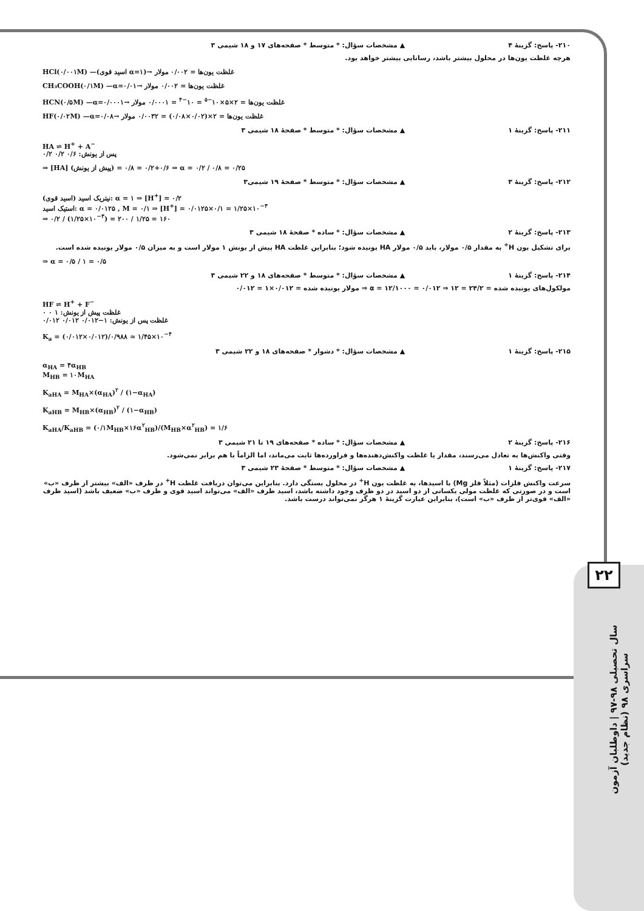۲۲
سال تحصیلی ۹۸-۹۷ | داوطلبان آزمون سراسری ۹۸ (نظام جدید)
۲۱۰- پاسخ: گزینهٔ ۴ ▲ مشخصات سؤال: * متوسط * صفحه‌های ۱۷ و ۱۸ شیمی ۳
هرچه غلظت یون‌ها در محلول بیشتر باشد، رسانایی بیشتر خواهد بود.
HCl(۰/۰۰۱M) —(اسید قوی α=۱)→ غلظت یون‌ها = ۰/۰۰۲ مولار
CH₃COOH(۰/۱M) —α=۰/۰۱→ غلظت یون‌ها = ۰/۰۰۲ مولار
HCN(۰/۵M) —α=۰/۰۰۰۱→ غلظت یون‌ها = ۲×۵×۱۰<sup>−۵</sup> = ۱۰<sup>−۴</sup> = ۰/۰۰۰۱ مولار
HF(۰/۰۲M) —α=۰/۰۸→ غلظت یون‌ها = ۲×(۰/۰۲×۰/۰۸) = ۰/۰۰۳۲ مولار
۲۱۱- پاسخ: گزینهٔ ۱ ▲ مشخصات سؤال: * متوسط * صفحهٔ ۱۸ شیمی ۳
HA ⇌ H<sup>+</sup> + A<sup>−</sup>
پس از یونش: ۰/۶ ۰/۲ ۰/۲
⇒ [HA] (پیش از یونش) = ۰/۶+۰/۲ = ۰/۸ ⇒ α = ۰/۲ / ۰/۸ = ۰/۲۵
۲۱۲- پاسخ: گزینهٔ ۳ ▲ مشخصات سؤال: * متوسط * صفحهٔ ۱۹ شیمی۳
نیتریک اسید (اسید قوی): α = ۱ ⇒ [H<sup>+</sup>] = ۰/۲
استیک اسید: α = ۰/۰۱۲۵ , M = ۰/۱ ⇒ [H<sup>+</sup>] = ۰/۰۱۲۵×۰/۱ = ۱/۲۵×۱۰<sup>−۳</sup>
⇒ ۰/۲ / (۱/۲۵×۱۰<sup>−۳</sup>) = ۲۰۰ / ۱/۲۵ = ۱۶۰
۲۱۳- پاسخ: گزینهٔ ۲ ▲ مشخصات سؤال: * ساده * صفحهٔ ۱۸ شیمی ۳
برای تشکیل یون H<sup>+</sup> به مقدار ۰/۵ مولار، باید ۰/۵ مولار HA یونیده شود؛ بنابراین غلظت HA پیش از یونش ۱ مولار است و به میزان ۰/۵ مولار یونیده شده است.
⇒ α = ۰/۵ / ۱ = ۰/۵
۲۱۴- پاسخ: گزینهٔ ۱ ▲ مشخصات سؤال: * متوسط * صفحه‌های ۱۸ و ۲۲ شیمی ۳
مولکول‌های یونیده شده = ۲۴/۲ = ۱۲ ⇒ α = ۱۲/۱۰۰۰ = ۰/۰۱۲ ⇒ مولار یونیده شده = ۰/۰۱۲×۱ = ۰/۰۱۲
HF ⇌ H<sup>+</sup> + F<sup>−</sup>
غلظت پیش از یونش: ۱ ۰ ۰
غلظت پس از یونش: ۱−۰/۰۱۲ ۰/۰۱۲ ۰/۰۱۲
K<sub>a</sub> = (۰/۰۱۲×۰/۰۱۲)/۰/۹۸۸ ≃ ۱/۴۵×۱۰<sup>−۴</sup>
۲۱۵- پاسخ: گزینهٔ ۱ ▲ مشخصات سؤال: * دشوار * صفحه‌های ۱۸ و ۲۲ شیمی ۳
α<sub>HA</sub> = ۴α<sub>HB</sub>
M<sub>HB</sub> = ۱۰M<sub>HA</sub>
K<sub>aHA</sub> = M<sub>HA</sub>×(α<sub>HA</sub>)<sup>۲</sup> / (۱−α<sub>HA</sub>)
K<sub>aHB</sub> = M<sub>HB</sub>×(α<sub>HB</sub>)<sup>۲</sup> / (۱−α<sub>HB</sub>)
K<sub>aHA</sub>/K<sub>aHB</sub> = (۰/۱M<sub>HB</sub>×۱۶α<sup>۲</sup><sub>HB</sub>)/(M<sub>HB</sub>×α<sup>۲</sup><sub>HB</sub>) = ۱/۶
۲۱۶- پاسخ: گزینهٔ ۲ ▲ مشخصات سؤال: * ساده * صفحه‌های ۱۹ تا ۲۱ شیمی ۳
وقتی واکنش‌ها به تعادل می‌رسند، مقدار یا غلظت واکنش‌دهنده‌ها و فراورده‌ها ثابت می‌ماند، اما الزاماً با هم برابر نمی‌شود.
۲۱۷- پاسخ: گزینهٔ ۱ ▲ مشخصات سؤال: * متوسط * صفحهٔ ۲۳ شیمی ۳
سرعت واکنش فلزات (مثلاً فلز Mg) با اسیدها، به غلظت یون H<sup>+</sup> در محلول بستگی دارد. بنابراین می‌توان دریافت غلظت H<sup>+</sup> در ظرف «الف» بیشتر از ظرف «ب» است و در صورتی که غلظت مولی یکسانی از دو اسید در دو ظرف وجود داشته باشد، اسید ظرف «الف» می‌تواند اسید قوی و ظرف «ب» ضعیف باشد (اسید ظرف «الف» قوی‌تر از ظرف «ب» است)، بنابراین عبارت گزینهٔ ۱ هرگز نمی‌تواند درست باشد.